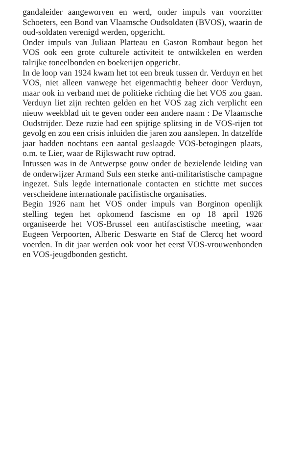gandaleider aangeworven en werd, onder impuls van voorzitter Schoeters, een Bond van Vlaamsche Oudsoldaten (BVOS), waarin de oud-soldaten verenigd werden, opgericht.
Onder impuls van Juliaan Platteau en Gaston Rombaut begon het VOS ook een grote culturele activiteit te ontwikkelen en werden talrijke toneelbonden en boekerijen opgericht.
In de loop van 1924 kwam het tot een breuk tussen dr. Verduyn en het VOS, niet alleen vanwege het eigenmachtig beheer door Verduyn, maar ook in verband met de politieke richting die het VOS zou gaan. Verduyn liet zijn rechten gelden en het VOS zag zich verplicht een nieuw weekblad uit te geven onder een andere naam : De Vlaamsche Oudstrijder. Deze ruzie had een spijtige splitsing in de VOS-rijen tot gevolg en zou een crisis inluiden die jaren zou aanslepen. In datzelfde jaar hadden nochtans een aantal geslaagde VOS-betogingen plaats, o.m. te Lier, waar de Rijkswacht ruw optrad.
Intussen was in de Antwerpse gouw onder de bezielende leiding van de onderwijzer Armand Suls een sterke anti-militaristische campagne ingezet. Suls legde internationale contacten en stichtte met succes verscheidene internationale pacifistische organisaties.
Begin 1926 nam het VOS onder impuls van Borginon openlijk stelling tegen het opkomend fascisme en op 18 april 1926 organiseerde het VOS-Brussel een antifascistische meeting, waar Eugeen Verpoorten, Alberic Deswarte en Staf de Clercq het woord voerden. In dit jaar werden ook voor het eerst VOS-vrouwenbonden en VOS-jeugdbonden gesticht.